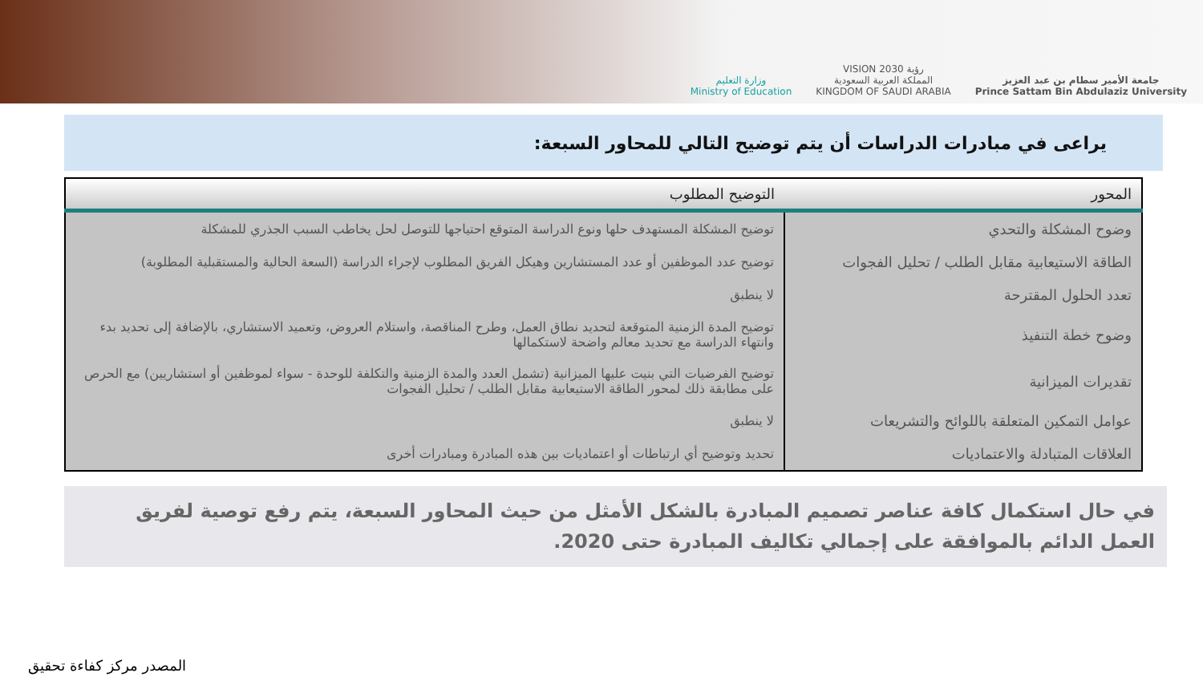وزارة التعليم
Ministry of Education
VISION رؤية 2030
المملكة العربية السعودية
KINGDOM OF SAUDI ARABIA
جامعة الأمير سطام بن عبد العزيز
Prince Sattam Bin Abdulaziz University
يراعى في مبادرات الدراسات أن يتم توضيح التالي للمحاور السبعة:
| المحور | التوضيح المطلوب |
| --- | --- |
| وضوح المشكلة والتحدي | توضيح المشكلة المستهدف حلها ونوع الدراسة المتوقع احتياجها للتوصل لحل يخاطب السبب الجذري للمشكلة |
| الطاقة الاستيعابية مقابل الطلب / تحليل الفجوات | توضيح عدد الموظفين أو عدد المستشارين وهيكل الفريق المطلوب لإجراء الدراسة (السعة الحالية والمستقبلية المطلوبة) |
| تعدد الحلول المقترحة | لا ينطبق |
| وضوح خطة التنفيذ | توضيح المدة الزمنية المتوقعة لتحديد نطاق العمل، وطرح المناقصة، واستلام العروض، وتعميد الاستشاري، بالإضافة إلى تحديد بدء وانتهاء الدراسة مع تحديد معالم واضحة لاستكمالها |
| تقديرات الميزانية | توضيح الفرضيات التي بنيت عليها الميزانية (تشمل العدد والمدة الزمنية والتكلفة للوحدة - سواء لموظفين أو استشاريين) مع الحرص على مطابقة ذلك لمحور الطاقة الاستيعابية مقابل الطلب / تحليل الفجوات |
| عوامل التمكين المتعلقة باللوائح والتشريعات | لا ينطبق |
| العلاقات المتبادلة والاعتماديات | تحديد وتوضيح أي ارتباطات أو اعتماديات بين هذه المبادرة ومبادرات أخرى |
في حال استكمال كافة عناصر تصميم المبادرة بالشكل الأمثل من حيث المحاور السبعة، يتم رفع توصية لفريق العمل الدائم بالموافقة على إجمالي تكاليف المبادرة حتى 2020.
المصدر مركز كفاءة تحقيق